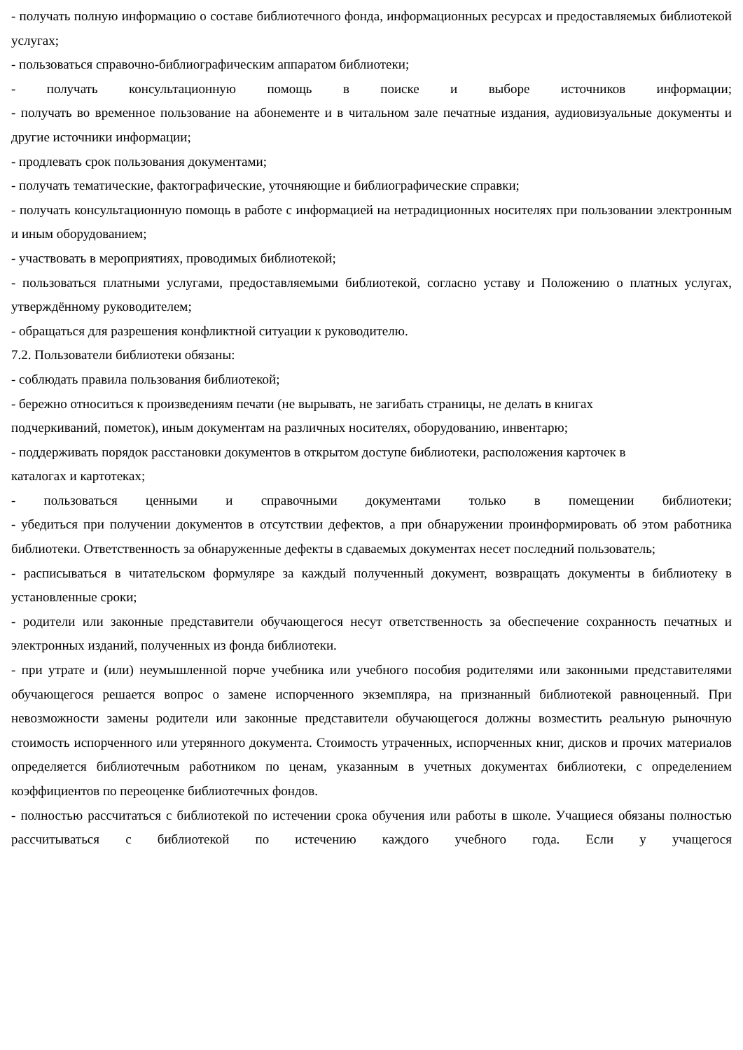- получать полную информацию о составе библиотечного фонда, информационных ресурсах и предоставляемых библиотекой услугах;
- пользоваться справочно-библиографическим аппаратом библиотеки;
- получать консультационную помощь в поиске и выборе источников информации;
- получать во временное пользование на абонементе и в читальном зале печатные издания, аудиовизуальные документы и другие источники информации;
- продлевать срок пользования документами;
- получать тематические, фактографические, уточняющие и библиографические справки;
- получать консультационную помощь в работе с информацией на нетрадиционных носителях при пользовании электронным и иным оборудованием;
- участвовать в мероприятиях, проводимых библиотекой;
- пользоваться платными услугами, предоставляемыми библиотекой, согласно уставу и Положению о платных услугах, утверждённому руководителем;
- обращаться для разрешения конфликтной ситуации к руководителю.
7.2. Пользователи библиотеки обязаны:
- соблюдать правила пользования библиотекой;
- бережно относиться к произведениям печати (не вырывать, не загибать страницы, не делать в книгах
подчеркиваний, пометок), иным документам на различных носителях, оборудованию, инвентарю;
- поддерживать порядок расстановки документов в открытом доступе библиотеки, расположения карточек в
каталогах и картотеках;
- пользоваться ценными и справочными документами только в помещении библиотеки;
- убедиться при получении документов в отсутствии дефектов, а при обнаружении проинформировать об этом работника библиотеки. Ответственность за обнаруженные дефекты в сдаваемых документах несет последний пользователь;
- расписываться в читательском формуляре за каждый полученный документ, возвращать документы в библиотеку в установленные сроки;
- родители или законные представители обучающегося несут ответственность за обеспечение сохранность печатных и электронных изданий, полученных из фонда библиотеки.
- при утрате и (или) неумышленной порче учебника или учебного пособия родителями или законными представителями обучающегося решается вопрос о замене испорченного экземпляра, на признанный библиотекой равноценный. При невозможности замены родители или законные представители обучающегося должны возместить реальную рыночную стоимость испорченного или утерянного документа. Стоимость утраченных, испорченных книг, дисков и прочих материалов определяется библиотечным работником по ценам, указанным в учетных документах библиотеки, с определением коэффициентов по переоценке библиотечных фондов.
- полностью рассчитаться с библиотекой по истечении срока обучения или работы в школе. Учащиеся обязаны полностью рассчитываться с библиотекой по истечению каждого учебного года. Если у учащегося